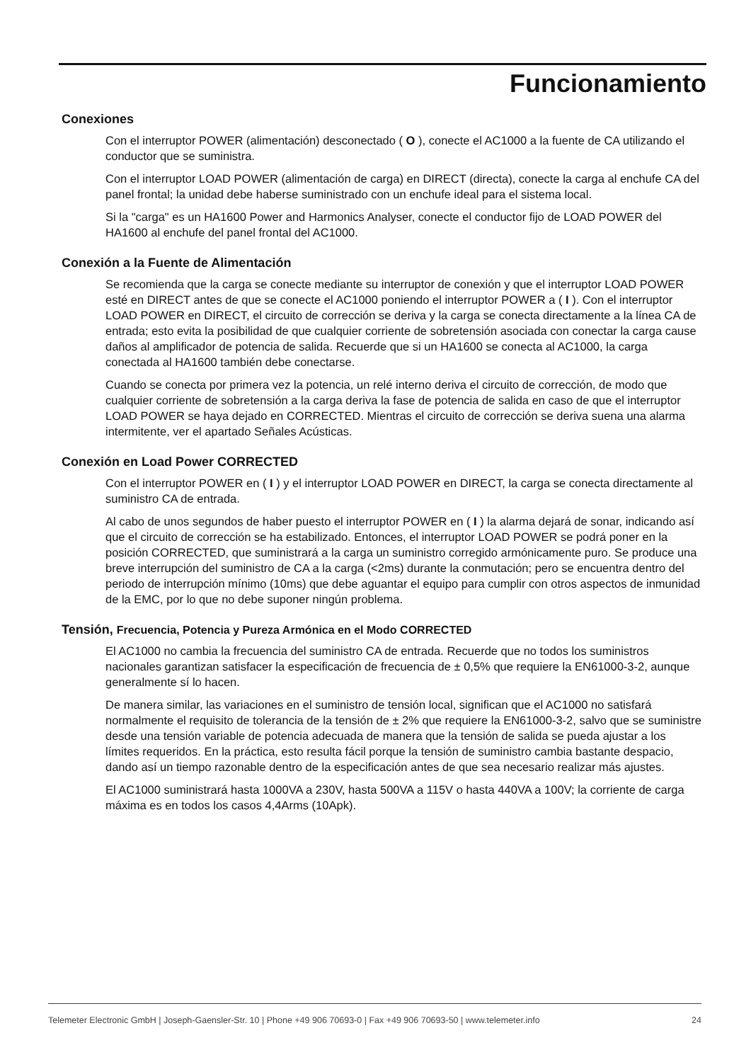Funcionamiento
Conexiones
Con el interruptor POWER (alimentación) desconectado ( O ), conecte el AC1000 a la fuente de CA utilizando el conductor que se suministra.
Con el interruptor LOAD POWER (alimentación de carga) en DIRECT (directa), conecte la carga al enchufe CA del panel frontal; la unidad debe haberse suministrado con un enchufe ideal para el sistema local.
Si la "carga" es un HA1600 Power and Harmonics Analyser, conecte el conductor fijo de LOAD POWER del HA1600 al enchufe del panel frontal del AC1000.
Conexión a la Fuente de Alimentación
Se recomienda que la carga se conecte mediante su interruptor de conexión y que el interruptor LOAD POWER esté en DIRECT antes de que se conecte el AC1000 poniendo el interruptor POWER a ( I ). Con el interruptor LOAD POWER en DIRECT, el circuito de corrección se deriva y la carga se conecta directamente a la línea CA de entrada; esto evita la posibilidad de que cualquier corriente de sobretensión asociada con conectar la carga cause daños al amplificador de potencia de salida. Recuerde que si un HA1600 se conecta al AC1000, la carga conectada al HA1600 también debe conectarse.
Cuando se conecta por primera vez la potencia, un relé interno deriva el circuito de corrección, de modo que cualquier corriente de sobretensión a la carga deriva la fase de potencia de salida en caso de que el interruptor LOAD POWER se haya dejado en CORRECTED. Mientras el circuito de corrección se deriva suena una alarma intermitente, ver el apartado Señales Acústicas.
Conexión en Load Power CORRECTED
Con el interruptor POWER en ( I ) y el interruptor LOAD POWER en DIRECT, la carga se conecta directamente al suministro CA de entrada.
Al cabo de unos segundos de haber puesto el interruptor POWER en ( I ) la alarma dejará de sonar, indicando así que el circuito de corrección se ha estabilizado. Entonces, el interruptor LOAD POWER se podrá poner en la posición CORRECTED, que suministrará a la carga un suministro corregido armónicamente puro. Se produce una breve interrupción del suministro de CA a la carga (<2ms) durante la conmutación; pero se encuentra dentro del periodo de interrupción mínimo (10ms) que debe aguantar el equipo para cumplir con otros aspectos de inmunidad de la EMC, por lo que no debe suponer ningún problema.
Tensión, Frecuencia, Potencia y Pureza Armónica en el Modo CORRECTED
El AC1000 no cambia la frecuencia del suministro CA de entrada. Recuerde que no todos los suministros nacionales garantizan satisfacer la especificación de frecuencia de ± 0,5% que requiere la EN61000-3-2, aunque generalmente sí lo hacen.
De manera similar, las variaciones en el suministro de tensión local, significan que el AC1000 no satisfará normalmente el requisito de tolerancia de la tensión de ± 2% que requiere la EN61000-3-2, salvo que se suministre desde una tensión variable de potencia adecuada de manera que la tensión de salida se pueda ajustar a los límites requeridos. En la práctica, esto resulta fácil porque la tensión de suministro cambia bastante despacio, dando así un tiempo razonable dentro de la especificación antes de que sea necesario realizar más ajustes.
El AC1000 suministrará hasta 1000VA a 230V, hasta 500VA a 115V o hasta 440VA a 100V; la corriente de carga máxima es en todos los casos 4,4Arms (10Apk).
Telemeter Electronic GmbH | Joseph-Gaensler-Str. 10 | Phone +49 906 70693-0 | Fax +49 906 70693-50 | www.telemeter.info 24